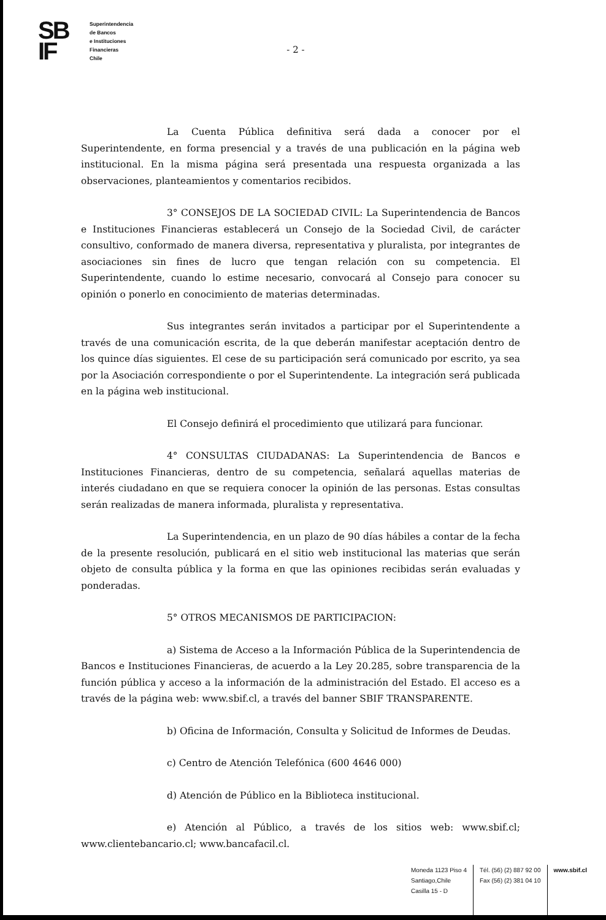SB
IF
Superintendencia
de Bancos
e Instituciones
Financieras
Chile
- 2 -
La Cuenta Pública definitiva será dada a conocer por el Superintendente, en forma presencial y a través de una publicación en la página web institucional. En la misma página será presentada una respuesta organizada a las observaciones, planteamientos y comentarios recibidos.
3° CONSEJOS DE LA SOCIEDAD CIVIL: La Superintendencia de Bancos e Instituciones Financieras establecerá un Consejo de la Sociedad Civil, de carácter consultivo, conformado de manera diversa, representativa y pluralista, por integrantes de asociaciones sin fines de lucro que tengan relación con su competencia. El Superintendente, cuando lo estime necesario, convocará al Consejo para conocer su opinión o ponerlo en conocimiento de materias determinadas.
Sus integrantes serán invitados a participar por el Superintendente a través de una comunicación escrita, de la que deberán manifestar aceptación dentro de los quince días siguientes. El cese de su participación será comunicado por escrito, ya sea por la Asociación correspondiente o por el Superintendente. La integración será publicada en la página web institucional.
El Consejo definirá el procedimiento que utilizará para funcionar.
4° CONSULTAS CIUDADANAS: La Superintendencia de Bancos e Instituciones Financieras, dentro de su competencia, señalará aquellas materias de interés ciudadano en que se requiera conocer la opinión de las personas. Estas consultas serán realizadas de manera informada, pluralista y representativa.
La Superintendencia, en un plazo de 90 días hábiles a contar de la fecha de la presente resolución, publicará en el sitio web institucional las materias que serán objeto de consulta pública y la forma en que las opiniones recibidas serán evaluadas y ponderadas.
5° OTROS MECANISMOS DE PARTICIPACION:
a) Sistema de Acceso a la Información Pública de la Superintendencia de Bancos e Instituciones Financieras, de acuerdo a la Ley 20.285, sobre transparencia de la función pública y acceso a la información de la administración del Estado. El acceso es a través de la página web: www.sbif.cl, a través del banner SBIF TRANSPARENTE.
b) Oficina de Información, Consulta y Solicitud de Informes de Deudas.
c) Centro de Atención Telefónica (600 4646 000)
d) Atención de Público en la Biblioteca institucional.
e) Atención al Público, a través de los sitios web: www.sbif.cl; www.clientebancario.cl; www.bancafacil.cl.
Moneda 1123 Piso 4
Santiago,Chile
Casilla 15 - D
Tél. (56) (2) 887 92 00
Fax (56) (2) 381 04 10
www.sbif.cl